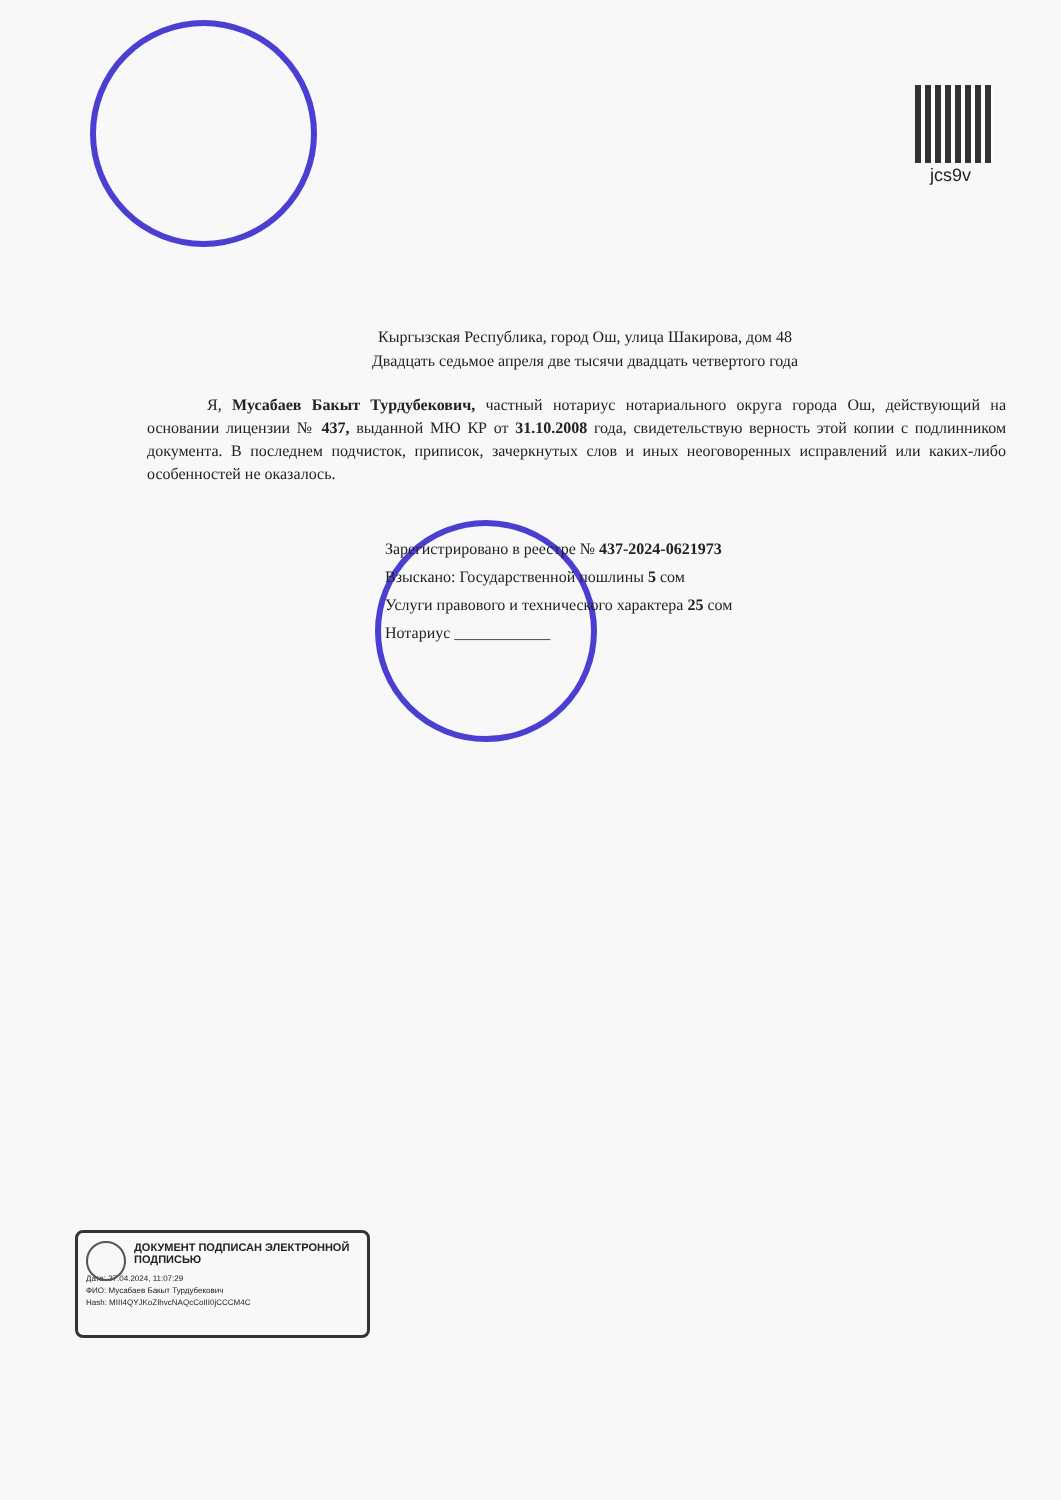jcs9v
Кыргызская Республика, город Ош, улица Шакирова, дом 48
Двадцать седьмое апреля две тысячи двадцать четвертого года
Я, Мусабаев Бакыт Турдубекович, частный нотариус нотариального округа города Ош, действующий на основании лицензии № 437, выданной МЮ КР от 31.10.2008 года, свидетельствую верность этой копии с подлинником документа. В последнем подчисток, приписок, зачеркнутых слов и иных неоговоренных исправлений или каких-либо особенностей не оказалось.
Зарегистрировано в реестре № 437-2024-0621973
Взыскано: Государственной пошлины 5 сом
Услуги правового и технического характера 25 сом
Нотариус ____________
ДОКУМЕНТ ПОДПИСАН ЭЛЕКТРОННОЙ ПОДПИСЬЮ
Дата: 27.04.2024, 11:07:29
ФИО: Мусабаев Бакыт Турдубекович
Hash: MIII4QYJKoZIhvcNAQcCoIII0jCCCM4C